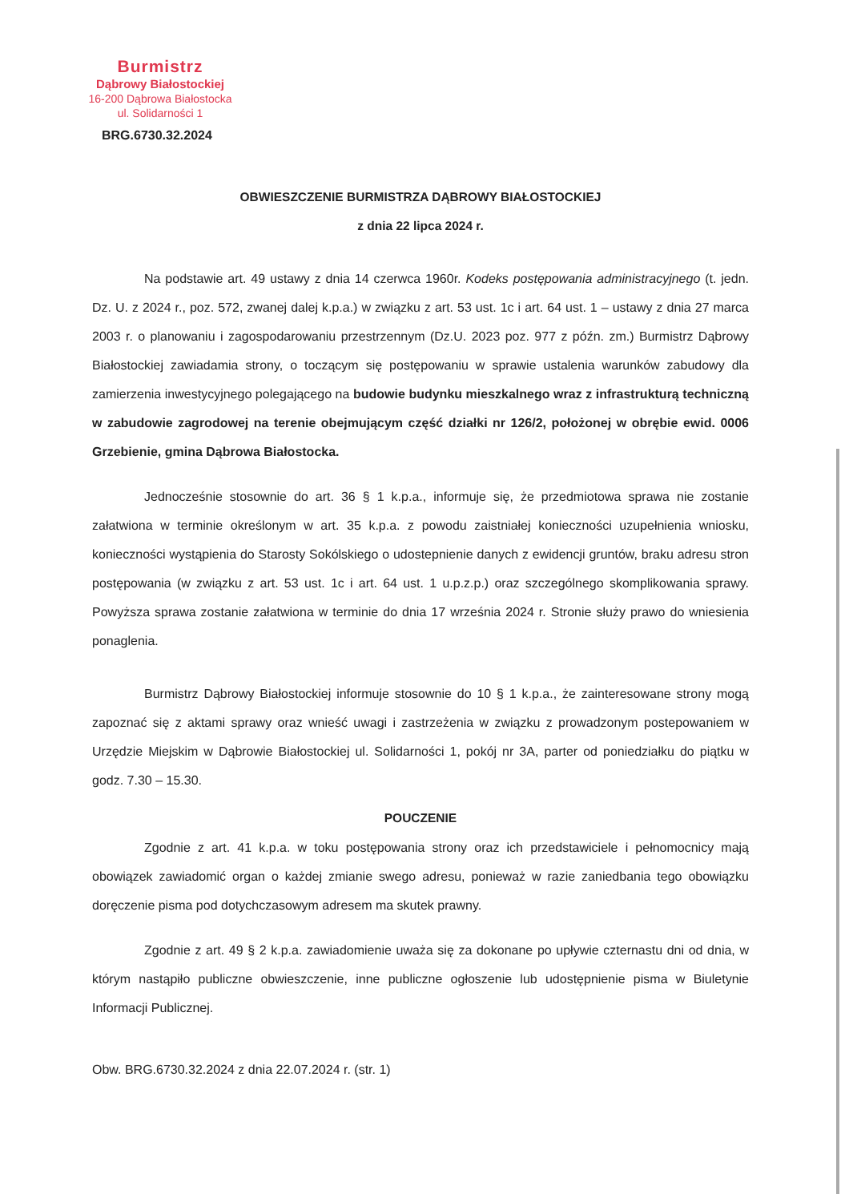Burmistrz
Dąbrowy Białostockiej
16-200 Dąbrowa Białostocka
ul. Solidarności 1
BRG.6730.32.2024
OBWIESZCZENIE BURMISTRZA DĄBROWY BIAŁOSTOCKIEJ
z dnia 22 lipca 2024 r.
Na podstawie art. 49 ustawy z dnia 14 czerwca 1960r. Kodeks postępowania administracyjnego (t. jedn. Dz. U. z 2024 r., poz. 572, zwanej dalej k.p.a.) w związku z art. 53 ust. 1c i art. 64 ust. 1 – ustawy z dnia 27 marca 2003 r. o planowaniu i zagospodarowaniu przestrzennym (Dz.U. 2023 poz. 977 z późn. zm.) Burmistrz Dąbrowy Białostockiej zawiadamia strony, o toczącym się postępowaniu w sprawie ustalenia warunków zabudowy dla zamierzenia inwestycyjnego polegającego na budowie budynku mieszkalnego wraz z infrastrukturą techniczną w zabudowie zagrodowej na terenie obejmującym część działki nr 126/2, położonej w obrębie ewid. 0006 Grzebienie, gmina Dąbrowa Białostocka.
Jednocześnie stosownie do art. 36 § 1 k.p.a., informuje się, że przedmiotowa sprawa nie zostanie załatwiona w terminie określonym w art. 35 k.p.a. z powodu zaistniałej konieczności uzupełnienia wniosku, konieczności wystąpienia do Starosty Sokólskiego o udostepnienie danych z ewidencji gruntów, braku adresu stron postępowania (w związku z art. 53 ust. 1c i art. 64 ust. 1 u.p.z.p.) oraz szczególnego skomplikowania sprawy. Powyższa sprawa zostanie załatwiona w terminie do dnia 17 września 2024 r. Stronie służy prawo do wniesienia ponaglenia.
Burmistrz Dąbrowy Białostockiej informuje stosownie do 10 § 1 k.p.a., że zainteresowane strony mogą zapoznać się z aktami sprawy oraz wnieść uwagi i zastrzeżenia w związku z prowadzonym postepowaniem w Urzędzie Miejskim w Dąbrowie Białostockiej ul. Solidarności 1, pokój nr 3A, parter od poniedziałku do piątku w godz. 7.30 – 15.30.
POUCZENIE
Zgodnie z art. 41 k.p.a. w toku postępowania strony oraz ich przedstawiciele i pełnomocnicy mają obowiązek zawiadomić organ o każdej zmianie swego adresu, ponieważ w razie zaniedbania tego obowiązku doręczenie pisma pod dotychczasowym adresem ma skutek prawny.
Zgodnie z art. 49 § 2 k.p.a. zawiadomienie uważa się za dokonane po upływie czternastu dni od dnia, w którym nastąpiło publiczne obwieszczenie, inne publiczne ogłoszenie lub udostępnienie pisma w Biuletynie Informacji Publicznej.
Obw. BRG.6730.32.2024 z dnia 22.07.2024 r. (str. 1)